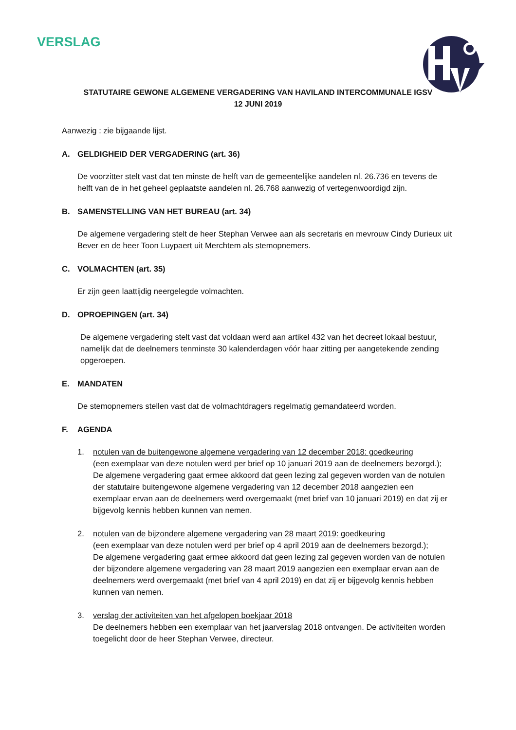VERSLAG
STATUTAIRE GEWONE ALGEMENE VERGADERING VAN HAVILAND INTERCOMMUNALE IGSV
12 JUNI 2019
Aanwezig : zie bijgaande lijst.
A. GELDIGHEID DER VERGADERING (art. 36)
De voorzitter stelt vast dat ten minste de helft van de gemeentelijke aandelen nl. 26.736 en tevens de helft van de in het geheel geplaatste aandelen nl. 26.768 aanwezig of vertegenwoordigd zijn.
B. SAMENSTELLING VAN HET BUREAU (art. 34)
De algemene vergadering stelt de heer Stephan Verwee aan als secretaris en mevrouw Cindy Durieux uit Bever en de heer Toon Luypaert uit Merchtem als stemopnemers.
C. VOLMACHTEN (art. 35)
Er zijn geen laattijdig neergelegde volmachten.
D. OPROEPINGEN (art. 34)
De algemene vergadering stelt vast dat voldaan werd aan artikel 432 van het decreet lokaal bestuur, namelijk dat de deelnemers tenminste 30 kalenderdagen vóór haar zitting per aangetekende zending opgeroepen.
E. MANDATEN
De stemopnemers stellen vast dat de volmachtdragers regelmatig gemandateerd worden.
F. AGENDA
1. notulen van de buitengewone algemene vergadering van 12 december 2018: goedkeuring
(een exemplaar van deze notulen werd per brief op 10 januari 2019 aan de deelnemers bezorgd.);
De algemene vergadering gaat ermee akkoord dat geen lezing zal gegeven worden van de notulen der statutaire buitengewone algemene vergadering van 12 december 2018 aangezien een exemplaar ervan aan de deelnemers werd overgemaakt (met brief van 10 januari 2019) en dat zij er bijgevolg kennis hebben kunnen van nemen.
2. notulen van de bijzondere algemene vergadering van 28 maart 2019: goedkeuring
(een exemplaar van deze notulen werd per brief op 4 april 2019 aan de deelnemers bezorgd.);
De algemene vergadering gaat ermee akkoord dat geen lezing zal gegeven worden van de notulen der bijzondere algemene vergadering van 28 maart 2019 aangezien een exemplaar ervan aan de deelnemers werd overgemaakt (met brief van 4 april 2019) en dat zij er bijgevolg kennis hebben kunnen van nemen.
3. verslag der activiteiten van het afgelopen boekjaar 2018
De deelnemers hebben een exemplaar van het jaarverslag 2018 ontvangen. De activiteiten worden toegelicht door de heer Stephan Verwee, directeur.